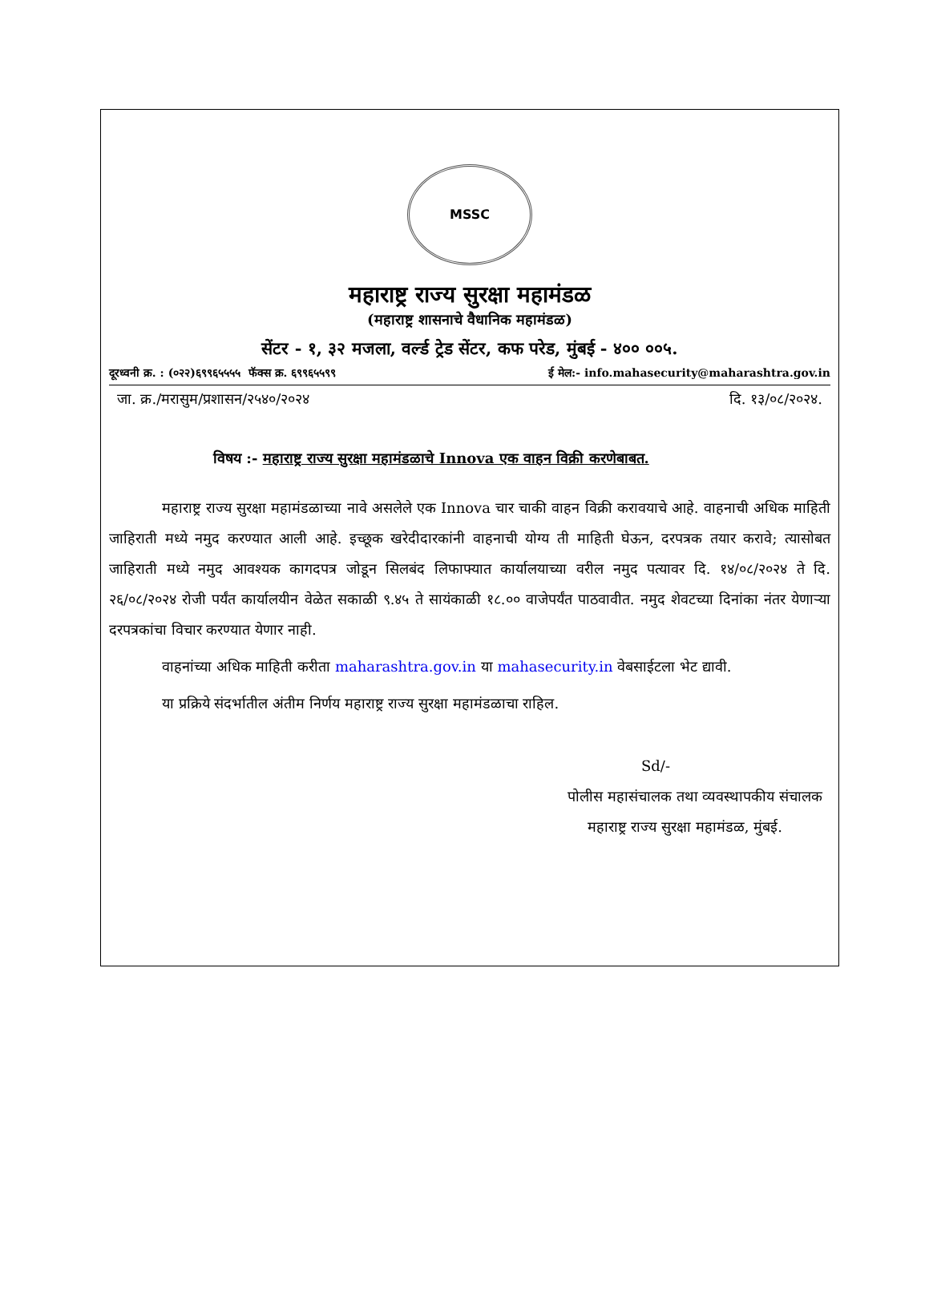MSSC
महाराष्ट्र राज्य सुरक्षा महामंडळ
(महाराष्ट्र शासनाचे वैधानिक महामंडळ)
सेंटर - १, ३२ मजला, वर्ल्ड ट्रेड सेंटर, कफ परेड, मुंबई - ४०० ००५.
दूरध्वनी क्र. : (०२२)६९९६५५५५ फॅक्स क्र. ६९९६५५९९ ई मेल:- info.mahasecurity@maharashtra.gov.in
जा. क्र./मरासुम/प्रशासन/२५४०/२०२४ दि. १३/०८/२०२४.
विषय :- महाराष्ट्र राज्य सुरक्षा महामंडळाचे Innova एक वाहन विक्री करणेबाबत.
महाराष्ट्र राज्य सुरक्षा महामंडळाच्या नावे असलेले एक Innova चार चाकी वाहन विक्री करावयाचे आहे. वाहनाची अधिक माहिती जाहिराती मध्ये नमुद करण्यात आली आहे. इच्छूक खरेदीदारकांनी वाहनाची योग्य ती माहिती घेऊन, दरपत्रक तयार करावे; त्यासोबत जाहिराती मध्ये नमुद आवश्यक कागदपत्र जोडून सिलबंद लिफाफ्यात कार्यालयाच्या वरील नमुद पत्यावर दि. १४/०८/२०२४ ते दि. २६/०८/२०२४ रोजी पर्यंत कार्यालयीन वेळेत सकाळी ९.४५ ते सायंकाळी १८.०० वाजेपर्यंत पाठवावीत. नमुद शेवटच्या दिनांका नंतर येणाऱ्या दरपत्रकांचा विचार करण्यात येणार नाही.
वाहनांच्या अधिक माहिती करीता maharashtra.gov.in या mahasecurity.in वेबसाईटला भेट द्यावी.
या प्रक्रिये संदर्भातील अंतीम निर्णय महाराष्ट्र राज्य सुरक्षा महामंडळाचा राहिल.
Sd/-
पोलीस महासंचालक तथा व्यवस्थापकीय संचालक
महाराष्ट्र राज्य सुरक्षा महामंडळ, मुंबई.